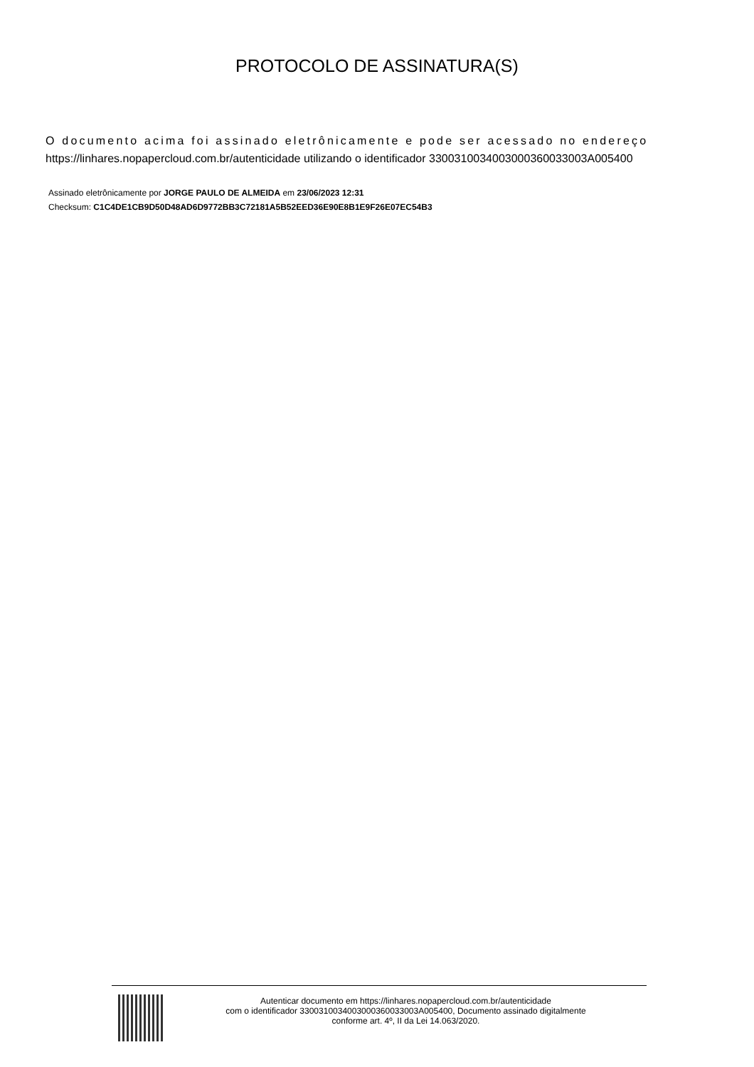PROTOCOLO DE ASSINATURA(S)
O documento acima foi assinado eletrônicamente e pode ser acessado no endereço
https://linhares.nopapercloud.com.br/autenticidade utilizando o identificador 3300310034003000360033003A005400
Assinado eletrônicamente por JORGE PAULO DE ALMEIDA em 23/06/2023 12:31
Checksum: C1C4DE1CB9D50D48AD6D9772BB3C72181A5B52EED36E90E8B1E9F26E07EC54B3
Autenticar documento em https://linhares.nopapercloud.com.br/autenticidade
com o identificador 3300310034003000360033003A005400, Documento assinado digitalmente
conforme art. 4º, II da Lei 14.063/2020.